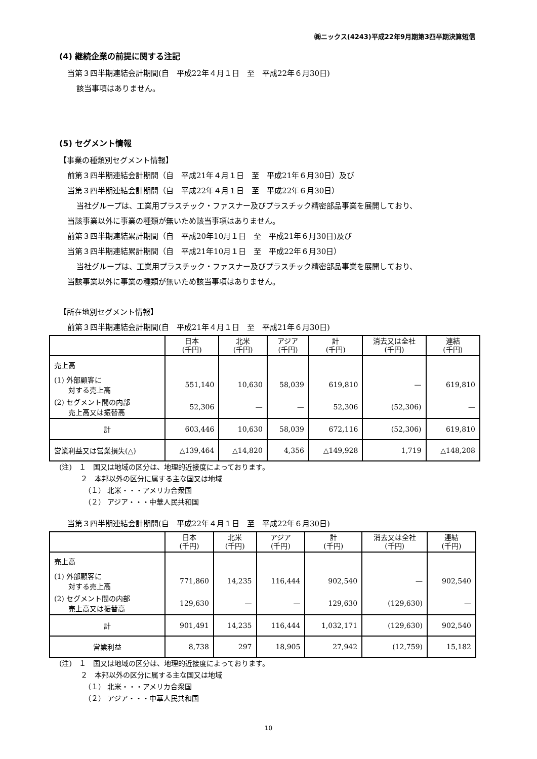㈱ニックス(4243)平成22年9月期第3四半期決算短信
(4) 継続企業の前提に関する注記
当第３四半期連結会計期間(自　平成22年４月１日　至　平成22年６月30日)
該当事項はありません。
(5) セグメント情報
【事業の種類別セグメント情報】
前第３四半期連結会計期間（自　平成21年４月１日　至　平成21年６月30日）及び
当第３四半期連結会計期間（自　平成22年４月１日　至　平成22年６月30日）
当社グループは、工業用プラスチック・ファスナー及びプラスチック精密部品事業を展開しており、
当該事業以外に事業の種類が無いため該当事項はありません。
前第３四半期連結累計期間（自　平成20年10月１日　至　平成21年６月30日)及び
当第３四半期連結累計期間（自　平成21年10月１日　至　平成22年６月30日）
当社グループは、工業用プラスチック・ファスナー及びプラスチック精密部品事業を展開しており、
当該事業以外に事業の種類が無いため該当事項はありません。
【所在地別セグメント情報】
前第３四半期連結会計期間(自　平成21年４月１日　至　平成21年６月30日)
| | 日本 (千円) | 北米 (千円) | アジア (千円) | 計 (千円) | 消去又は全社 (千円) | 連結 (千円) |
| --- | --- | --- | --- | --- | --- | --- |
| 売上高 | | | | | | |
| (1) 外部顧客に 対する売上高 | 551,140 | 10,630 | 58,039 | 619,810 | — | 619,810 |
| (2) セグメント間の内部 売上高又は振替高 | 52,306 | — | — | 52,306 | (52,306) | — |
| 計 | 603,446 | 10,630 | 58,039 | 672,116 | (52,306) | 619,810 |
| 営業利益又は営業損失(△) | △139,464 | △14,820 | 4,356 | △149,928 | 1,719 | △148,208 |
(注)　１　国又は地域の区分は、地理的近接度によっております。
　　　２　本邦以外の区分に属する主な国又は地域
　　　　（１） 北米・・・アメリカ合衆国
　　　　（２） アジア・・・中華人民共和国
当第３四半期連結会計期間(自　平成22年４月１日　至　平成22年６月30日)
| | 日本 (千円) | 北米 (千円) | アジア (千円) | 計 (千円) | 消去又は全社 (千円) | 連結 (千円) |
| --- | --- | --- | --- | --- | --- | --- |
| 売上高 | | | | | | |
| (1) 外部顧客に 対する売上高 | 771,860 | 14,235 | 116,444 | 902,540 | — | 902,540 |
| (2) セグメント間の内部 売上高又は振替高 | 129,630 | — | — | 129,630 | (129,630) | — |
| 計 | 901,491 | 14,235 | 116,444 | 1,032,171 | (129,630) | 902,540 |
| 営業利益 | 8,738 | 297 | 18,905 | 27,942 | (12,759) | 15,182 |
(注)　１　国又は地域の区分は、地理的近接度によっております。
　　　２　本邦以外の区分に属する主な国又は地域
　　　　（１） 北米・・・アメリカ合衆国
　　　　（２） アジア・・・中華人民共和国
10